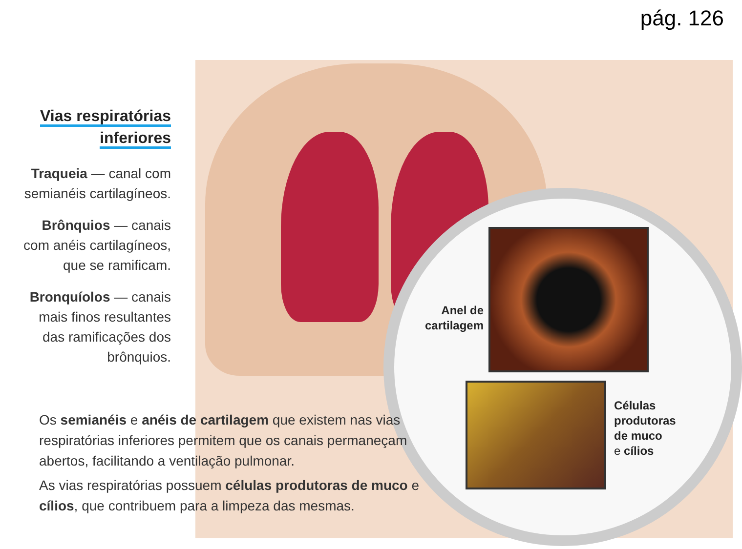pág. 126
Vias respiratórias
inferiores
Traqueia — canal com semianéis cartilagíneos.
Brônquios — canais com anéis cartilagíneos, que se ramificam.
Bronquíolos — canais mais finos resultantes das ramificações dos brônquios.
Anel de cartilagem
Células
produtoras
de muco
e cílios
Os semianéis e anéis de cartilagem que existem nas vias respiratórias inferiores permitem que os canais permaneçam abertos, facilitando a ventilação pulmonar.
As vias respiratórias possuem células produtoras de muco e cílios, que contribuem para a limpeza das mesmas.